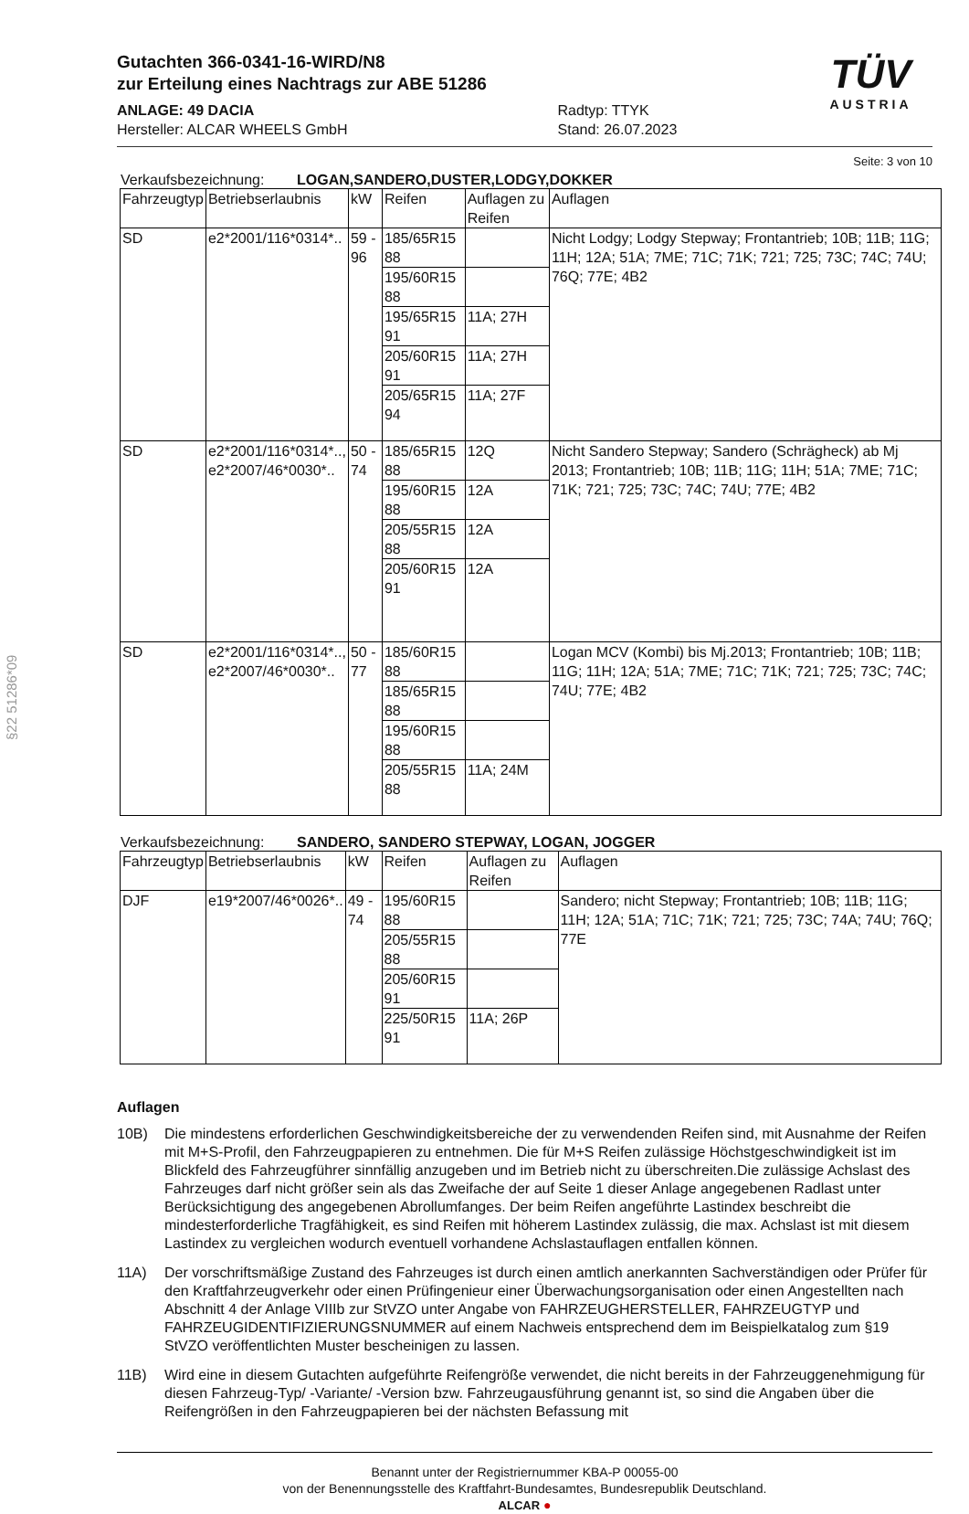§22 51286*09
Gutachten 366-0341-16-WIRD/N8
zur Erteilung eines Nachtrags zur ABE 51286
ANLAGE: 49 DACIA
Hersteller: ALCAR WHEELS GmbH
Radtyp: TTYK
Stand: 26.07.2023
TÜV
AUSTRIA
Seite: 3 von 10
Verkaufsbezeichnung: LOGAN,SANDERO,DUSTER,LODGY,DOKKER
| Fahrzeugtyp | Betriebserlaubnis | kW | Reifen | Auflagen zu Reifen | Auflagen |
| --- | --- | --- | --- | --- | --- |
| SD | e2*2001/116*0314*.. | 59 - 96 | 185/65R15 88 | | Nicht Lodgy; Lodgy Stepway; Frontantrieb; 10B; 11B; 11G; 11H; 12A; 51A; 7ME; 71C; 71K; 721; 725; 73C; 74C; 74U; 76Q; 77E; 4B2 |
| | | | 195/60R15 88 | | |
| | | | 195/65R15 91 | 11A; 27H | |
| | | | 205/60R15 91 | 11A; 27H | |
| | | | 205/65R15 94 | 11A; 27F | |
| SD | e2*2001/116*0314*.., e2*2007/46*0030*.. | 50 - 74 | 185/65R15 88 | 12Q | Nicht Sandero Stepway; Sandero (Schrägheck) ab Mj 2013; Frontantrieb; 10B; 11B; 11G; 11H; 51A; 7ME; 71C; 71K; 721; 725; 73C; 74C; 74U; 77E; 4B2 |
| | | | 195/60R15 88 | 12A | |
| | | | 205/55R15 88 | 12A | |
| | | | 205/60R15 91 | 12A | |
| SD | e2*2001/116*0314*.., e2*2007/46*0030*.. | 50 - 77 | 185/60R15 88 | | Logan MCV (Kombi) bis Mj.2013; Frontantrieb; 10B; 11B; 11G; 11H; 12A; 51A; 7ME; 71C; 71K; 721; 725; 73C; 74C; 74U; 77E; 4B2 |
| | | | 185/65R15 88 | | |
| | | | 195/60R15 88 | | |
| | | | 205/55R15 88 | 11A; 24M | |
Verkaufsbezeichnung: SANDERO, SANDERO STEPWAY, LOGAN, JOGGER
| Fahrzeugtyp | Betriebserlaubnis | kW | Reifen | Auflagen zu Reifen | Auflagen |
| --- | --- | --- | --- | --- | --- |
| DJF | e19*2007/46*0026*.. | 49 - 74 | 195/60R15 88 | | Sandero; nicht Stepway; Frontantrieb; 10B; 11B; 11G; 11H; 12A; 51A; 71C; 71K; 721; 725; 73C; 74A; 74U; 76Q; 77E |
| | | | 205/55R15 88 | | |
| | | | 205/60R15 91 | | |
| | | | 225/50R15 91 | 11A; 26P | |
Auflagen
10B) Die mindestens erforderlichen Geschwindigkeitsbereiche der zu verwendenden Reifen sind, mit Ausnahme der Reifen mit M+S-Profil, den Fahrzeugpapieren zu entnehmen. Die für M+S Reifen zulässige Höchstgeschwindigkeit ist im Blickfeld des Fahrzeugführer sinnfällig anzugeben und im Betrieb nicht zu überschreiten.Die zulässige Achslast des Fahrzeuges darf nicht größer sein als das Zweifache der auf Seite 1 dieser Anlage angegebenen Radlast unter Berücksichtigung des angegebenen Abrollumfanges. Der beim Reifen angeführte Lastindex beschreibt die mindesterforderliche Tragfähigkeit, es sind Reifen mit höherem Lastindex zulässig, die max. Achslast ist mit diesem Lastindex zu vergleichen wodurch eventuell vorhandene Achslastauflagen entfallen können.
11A) Der vorschriftsmäßige Zustand des Fahrzeuges ist durch einen amtlich anerkannten Sachverständigen oder Prüfer für den Kraftfahrzeugverkehr oder einen Prüfingenieur einer Überwachungsorganisation oder einen Angestellten nach Abschnitt 4 der Anlage VIIIb zur StVZO unter Angabe von FAHRZEUGHERSTELLER, FAHRZEUGTYP und FAHRZEUGIDENTIFIZIERUNGSNUMMER auf einem Nachweis entsprechend dem im Beispielkatalog zum §19 StVZO veröffentlichten Muster bescheinigen zu lassen.
11B) Wird eine in diesem Gutachten aufgeführte Reifengröße verwendet, die nicht bereits in der Fahrzeuggenehmigung für diesen Fahrzeug-Typ/ -Variante/ -Version bzw. Fahrzeugausführung genannt ist, so sind die Angaben über die Reifengrößen in den Fahrzeugpapieren bei der nächsten Befassung mit
Benannt unter der Registriernummer KBA-P 00055-00
von der Benennungsstelle des Kraftfahrt-Bundesamtes, Bundesrepublik Deutschland.
ALCAR ●